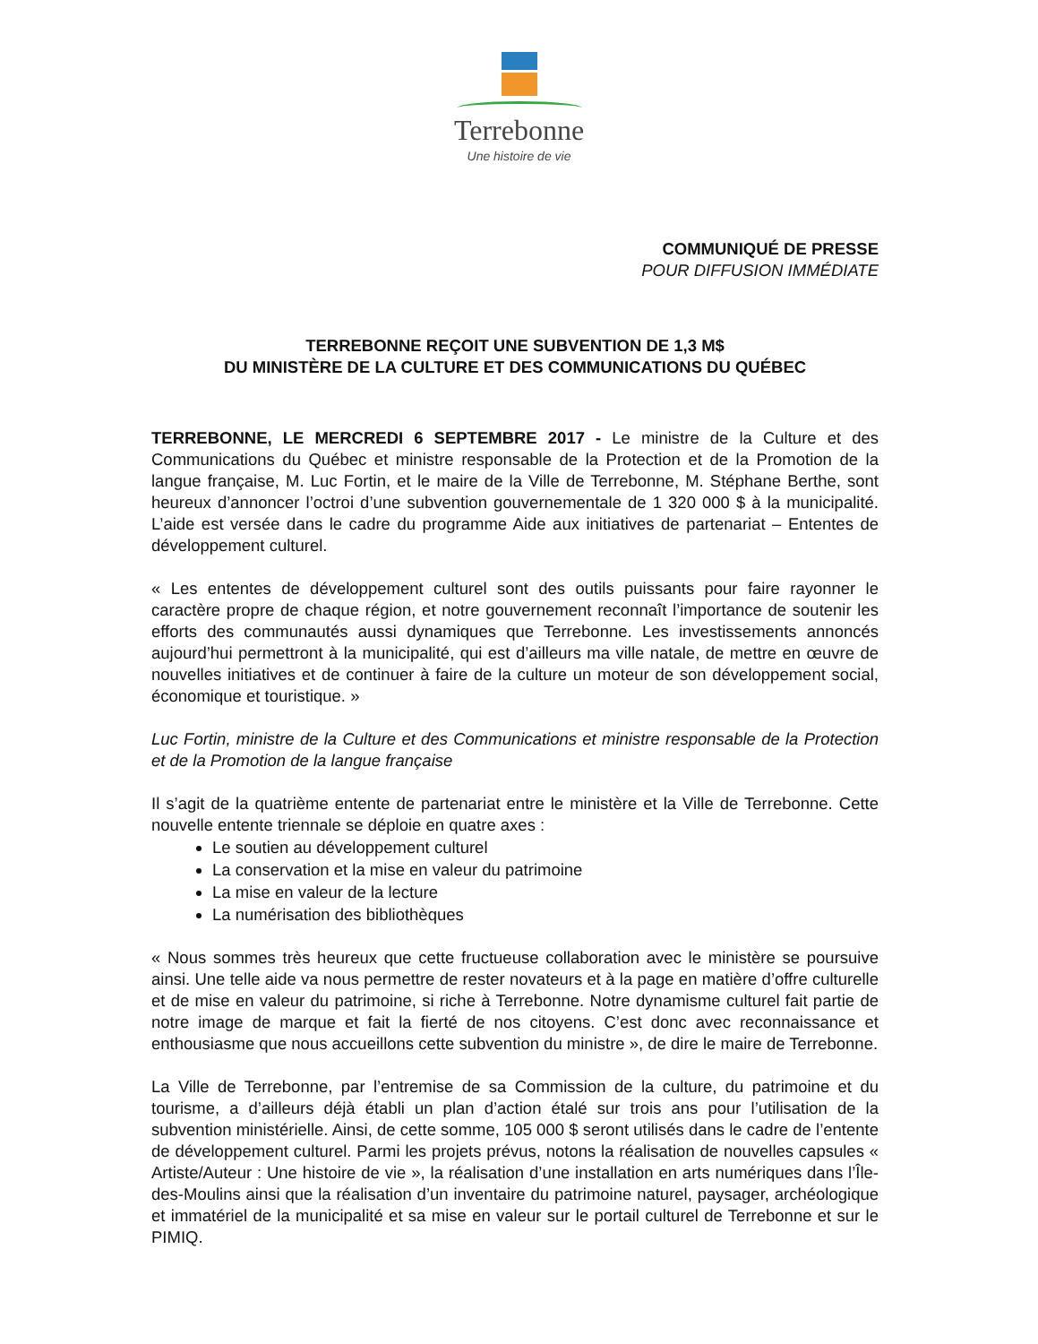Terrebonne
Une histoire de vie
COMMUNIQUÉ DE PRESSE
POUR DIFFUSION IMMÉDIATE
TERREBONNE REÇOIT UNE SUBVENTION DE 1,3 M$
DU MINISTÈRE DE LA CULTURE ET DES COMMUNICATIONS DU QUÉBEC
TERREBONNE, LE MERCREDI 6 SEPTEMBRE 2017 - Le ministre de la Culture et des Communications du Québec et ministre responsable de la Protection et de la Promotion de la langue française, M. Luc Fortin, et le maire de la Ville de Terrebonne, M. Stéphane Berthe, sont heureux d’annoncer l’octroi d’une subvention gouvernementale de 1 320 000 $ à la municipalité. L’aide est versée dans le cadre du programme Aide aux initiatives de partenariat – Ententes de développement culturel.
« Les ententes de développement culturel sont des outils puissants pour faire rayonner le caractère propre de chaque région, et notre gouvernement reconnaît l’importance de soutenir les efforts des communautés aussi dynamiques que Terrebonne. Les investissements annoncés aujourd’hui permettront à la municipalité, qui est d’ailleurs ma ville natale, de mettre en œuvre de nouvelles initiatives et de continuer à faire de la culture un moteur de son développement social, économique et touristique. »
Luc Fortin, ministre de la Culture et des Communications et ministre responsable de la Protection et de la Promotion de la langue française
Il s’agit de la quatrième entente de partenariat entre le ministère et la Ville de Terrebonne. Cette nouvelle entente triennale se déploie en quatre axes :
Le soutien au développement culturel
La conservation et la mise en valeur du patrimoine
La mise en valeur de la lecture
La numérisation des bibliothèques
« Nous sommes très heureux que cette fructueuse collaboration avec le ministère se poursuive ainsi. Une telle aide va nous permettre de rester novateurs et à la page en matière d’offre culturelle et de mise en valeur du patrimoine, si riche à Terrebonne. Notre dynamisme culturel fait partie de notre image de marque et fait la fierté de nos citoyens. C’est donc avec reconnaissance et enthousiasme que nous accueillons cette subvention du ministre », de dire le maire de Terrebonne.
La Ville de Terrebonne, par l’entremise de sa Commission de la culture, du patrimoine et du tourisme, a d’ailleurs déjà établi un plan d’action étalé sur trois ans pour l’utilisation de la subvention ministérielle. Ainsi, de cette somme, 105 000 $ seront utilisés dans le cadre de l’entente de développement culturel. Parmi les projets prévus, notons la réalisation de nouvelles capsules « Artiste/Auteur : Une histoire de vie », la réalisation d’une installation en arts numériques dans l’Île-des-Moulins ainsi que la réalisation d’un inventaire du patrimoine naturel, paysager, archéologique et immatériel de la municipalité et sa mise en valeur sur le portail culturel de Terrebonne et sur le PIMIQ.